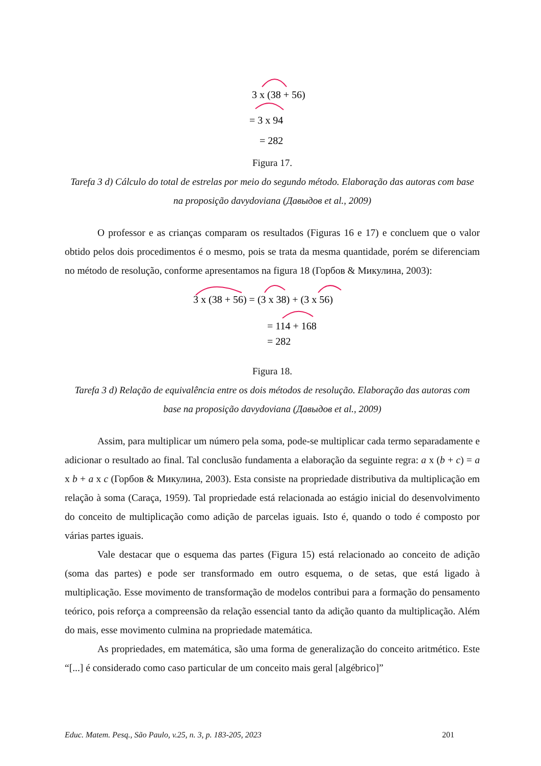3 x (38 + 56)
= 3 x 94
= 282
Figura 17.
Tarefa 3 d) Cálculo do total de estrelas por meio do segundo método. Elaboração das autoras com base na proposição davydoviana (Давыдов et al., 2009)
O professor e as crianças comparam os resultados (Figuras 16 e 17) e concluem que o valor obtido pelos dois procedimentos é o mesmo, pois se trata da mesma quantidade, porém se diferenciam no método de resolução, conforme apresentamos na figura 18 (Горбов & Микулина, 2003):
3 x (38 + 56) = (3 x 38) + (3 x 56)
= 114 + 168
= 282
Figura 18.
Tarefa 3 d) Relação de equivalência entre os dois métodos de resolução. Elaboração das autoras com base na proposição davydoviana (Давыдов et al., 2009)
Assim, para multiplicar um número pela soma, pode-se multiplicar cada termo separadamente e adicionar o resultado ao final. Tal conclusão fundamenta a elaboração da seguinte regra: a x (b + c) = a x b + a x c (Горбов & Микулина, 2003). Esta consiste na propriedade distributiva da multiplicação em relação à soma (Caraça, 1959). Tal propriedade está relacionada ao estágio inicial do desenvolvimento do conceito de multiplicação como adição de parcelas iguais. Isto é, quando o todo é composto por várias partes iguais.
Vale destacar que o esquema das partes (Figura 15) está relacionado ao conceito de adição (soma das partes) e pode ser transformado em outro esquema, o de setas, que está ligado à multiplicação. Esse movimento de transformação de modelos contribui para a formação do pensamento teórico, pois reforça a compreensão da relação essencial tanto da adição quanto da multiplicação. Além do mais, esse movimento culmina na propriedade matemática.
As propriedades, em matemática, são uma forma de generalização do conceito aritmético. Este “[...] é considerado como caso particular de um conceito mais geral [algébrico]”
Educ. Matem. Pesq., São Paulo, v.25, n. 3, p. 183-205, 2023 201